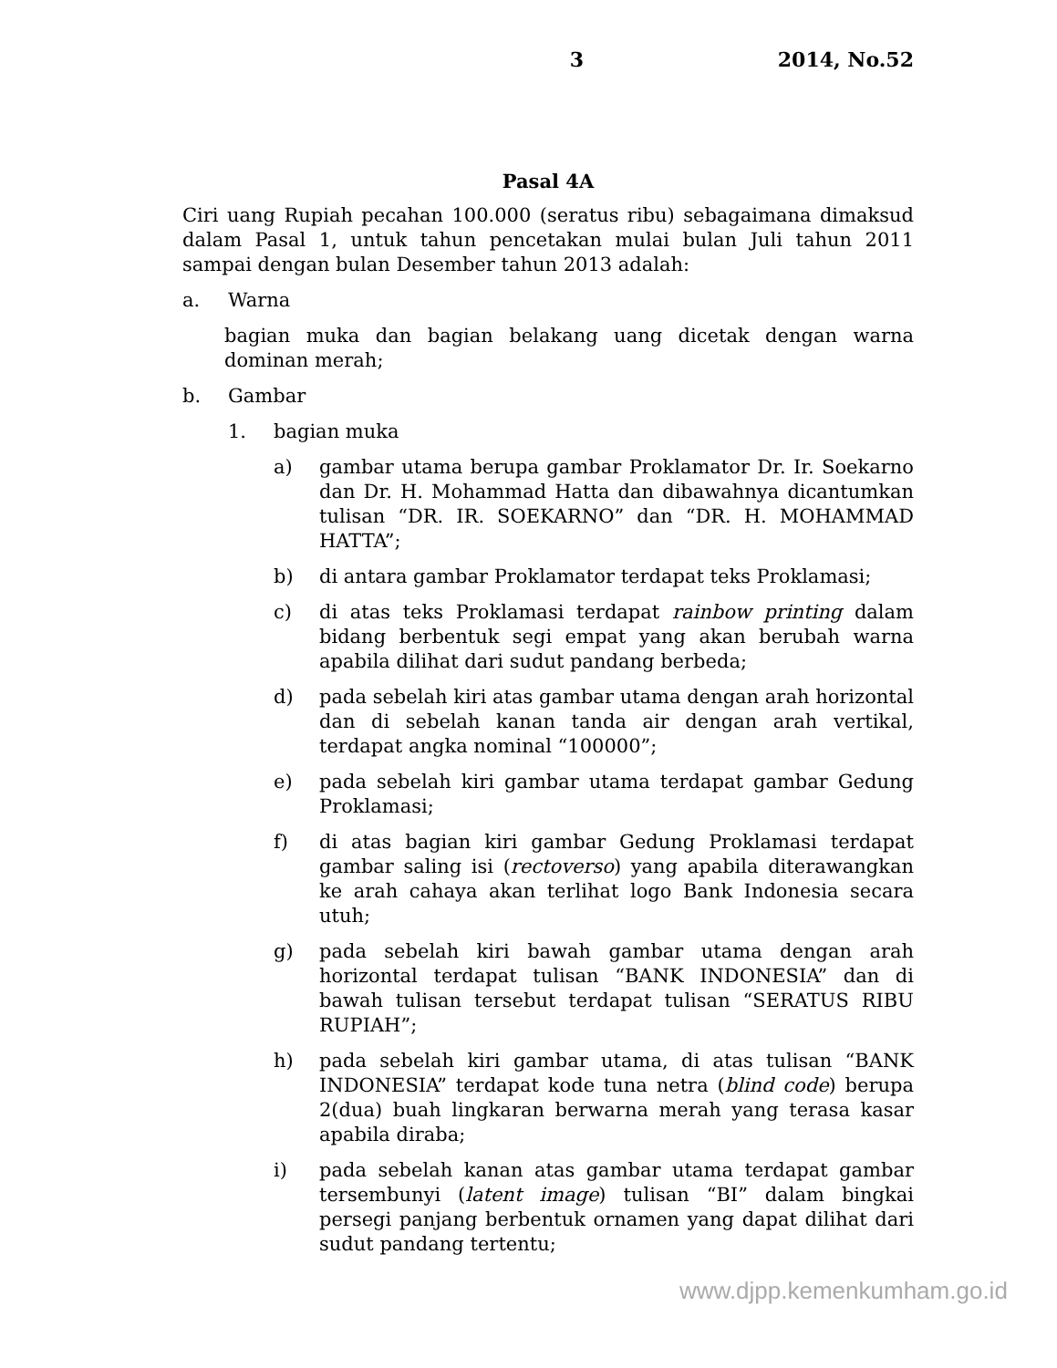3 2014, No.52
Pasal 4A
Ciri uang Rupiah pecahan 100.000 (seratus ribu) sebagaimana dimaksud dalam Pasal 1, untuk tahun pencetakan mulai bulan Juli tahun 2011 sampai dengan bulan Desember tahun 2013 adalah:
a. Warna
bagian muka dan bagian belakang uang dicetak dengan warna dominan merah;
b. Gambar
1. bagian muka
a) gambar utama berupa gambar Proklamator Dr. Ir. Soekarno dan Dr. H. Mohammad Hatta dan dibawahnya dicantumkan tulisan “DR. IR. SOEKARNO” dan “DR. H. MOHAMMAD HATTA”;
b) di antara gambar Proklamator terdapat teks Proklamasi;
c) di atas teks Proklamasi terdapat rainbow printing dalam bidang berbentuk segi empat yang akan berubah warna apabila dilihat dari sudut pandang berbeda;
d) pada sebelah kiri atas gambar utama dengan arah horizontal dan di sebelah kanan tanda air dengan arah vertikal, terdapat angka nominal “100000”;
e) pada sebelah kiri gambar utama terdapat gambar Gedung Proklamasi;
f) di atas bagian kiri gambar Gedung Proklamasi terdapat gambar saling isi (rectoverso) yang apabila diterawangkan ke arah cahaya akan terlihat logo Bank Indonesia secara utuh;
g) pada sebelah kiri bawah gambar utama dengan arah horizontal terdapat tulisan “BANK INDONESIA” dan di bawah tulisan tersebut terdapat tulisan “SERATUS RIBU RUPIAH”;
h) pada sebelah kiri gambar utama, di atas tulisan “BANK INDONESIA” terdapat kode tuna netra (blind code) berupa 2(dua) buah lingkaran berwarna merah yang terasa kasar apabila diraba;
i) pada sebelah kanan atas gambar utama terdapat gambar tersembunyi (latent image) tulisan “BI” dalam bingkai persegi panjang berbentuk ornamen yang dapat dilihat dari sudut pandang tertentu;
www.djpp.kemenkumham.go.id